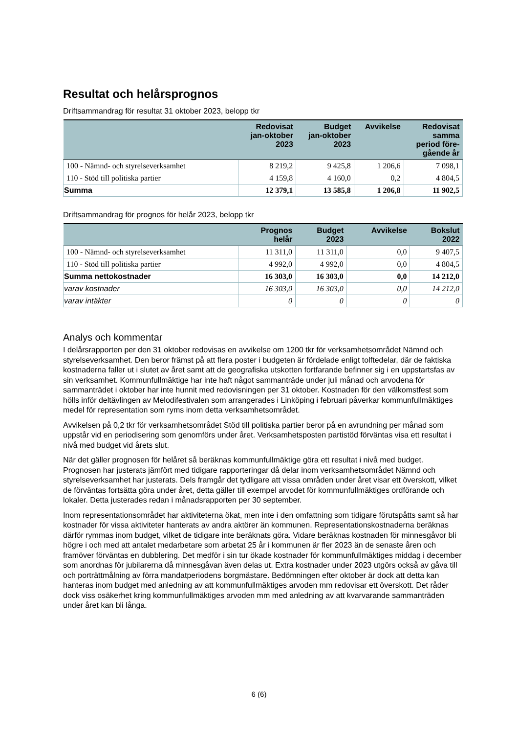Resultat och helårsprognos
Driftsammandrag för resultat 31 oktober 2023, belopp tkr
| | Redovisat jan-oktober 2023 | Budget jan-oktober 2023 | Avvikelse | Redovisat samma period före- gående år |
| --- | --- | --- | --- | --- |
| 100 - Nämnd- och styrelseverksamhet | 8 219,2 | 9 425,8 | 1 206,6 | 7 098,1 |
| 110 - Stöd till politiska partier | 4 159,8 | 4 160,0 | 0,2 | 4 804,5 |
| Summa | 12 379,1 | 13 585,8 | 1 206,8 | 11 902,5 |
Driftsammandrag för prognos för helår 2023, belopp tkr
| | Prognos helår | Budget 2023 | Avvikelse | Bokslut 2022 |
| --- | --- | --- | --- | --- |
| 100 - Nämnd- och styrelseverksamhet | 11 311,0 | 11 311,0 | 0,0 | 9 407,5 |
| 110 - Stöd till politiska partier | 4 992,0 | 4 992,0 | 0,0 | 4 804,5 |
| Summa nettokostnader | 16 303,0 | 16 303,0 | 0,0 | 14 212,0 |
| varav kostnader | 16 303,0 | 16 303,0 | 0,0 | 14 212,0 |
| varav intäkter | 0 | 0 | 0 | 0 |
Analys och kommentar
I delårsrapporten per den 31 oktober redovisas en avvikelse om 1200 tkr för verksamhetsområdet Nämnd och styrelseverksamhet. Den beror främst på att flera poster i budgeten är fördelade enligt tolftedelar, där de faktiska kostnaderna faller ut i slutet av året samt att de geografiska utskotten fortfarande befinner sig i en uppstartsfas av sin verksamhet. Kommunfullmäktige har inte haft något sammanträde under juli månad och arvodena för sammanträdet i oktober har inte hunnit med redovisningen per 31 oktober. Kostnaden för den välkomstfest som hölls inför deltävlingen av Melodifestivalen som arrangerades i Linköping i februari påverkar kommunfullmäktiges medel för representation som ryms inom detta verksamhetsområdet.
Avvikelsen på 0,2 tkr för verksamhetsområdet Stöd till politiska partier beror på en avrundning per månad som uppstår vid en periodisering som genomförs under året. Verksamhetsposten partistöd förväntas visa ett resultat i nivå med budget vid årets slut.
När det gäller prognosen för helåret så beräknas kommunfullmäktige göra ett resultat i nivå med budget. Prognosen har justerats jämfört med tidigare rapporteringar då delar inom verksamhetsområdet Nämnd och styrelseverksamhet har justerats. Dels framgår det tydligare att vissa områden under året visar ett överskott, vilket de förväntas fortsätta göra under året, detta gäller till exempel arvodet för kommunfullmäktiges ordförande och lokaler. Detta justerades redan i månadsrapporten per 30 september.
Inom representationsområdet har aktiviteterna ökat, men inte i den omfattning som tidigare förutspåtts samt så har kostnader för vissa aktiviteter hanterats av andra aktörer än kommunen. Representationskostnaderna beräknas därför rymmas inom budget, vilket de tidigare inte beräknats göra. Vidare beräknas kostnaden för minnesgåvor bli högre i och med att antalet medarbetare som arbetat 25 år i kommunen är fler 2023 än de senaste åren och framöver förväntas en dubblering. Det medför i sin tur ökade kostnader för kommunfullmäktiges middag i december som anordnas för jubilarerna då minnesgåvan även delas ut. Extra kostnader under 2023 utgörs också av gåva till och porträttmålning av förra mandatperiodens borgmästare. Bedömningen efter oktober är dock att detta kan hanteras inom budget med anledning av att kommunfullmäktiges arvoden mm redovisar ett överskott. Det råder dock viss osäkerhet kring kommunfullmäktiges arvoden mm med anledning av att kvarvarande sammanträden under året kan bli långa.
6 (6)